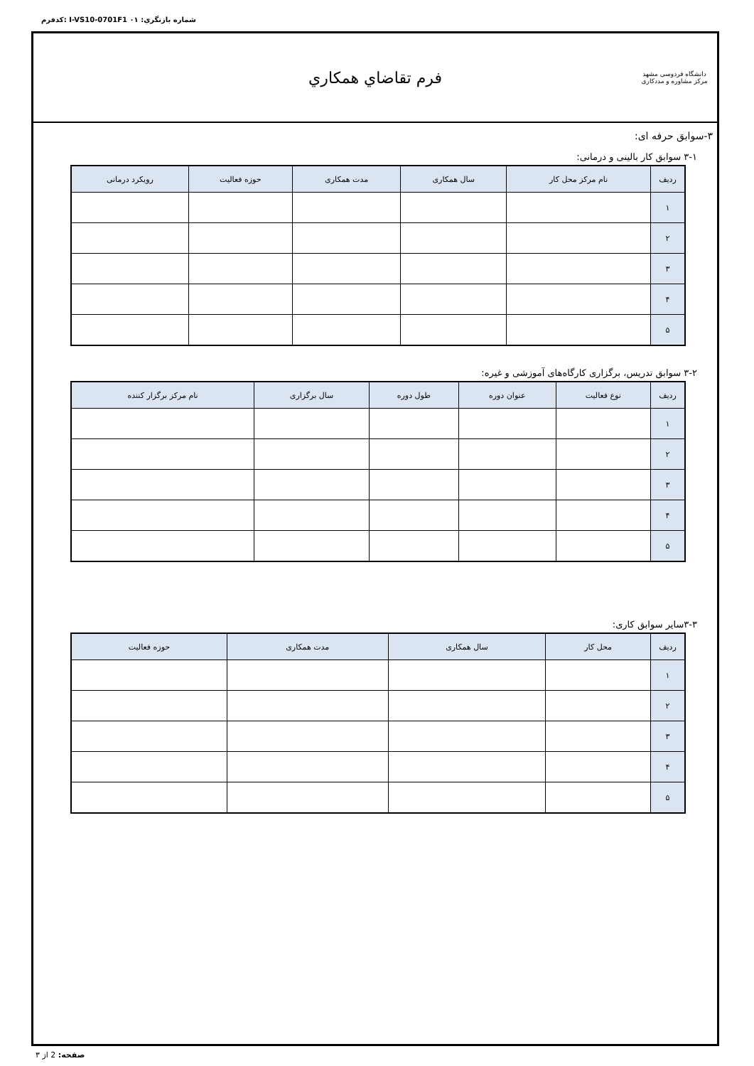کدفرم: I-VS10-0701F1 شماره بازنگري: ۰۱
دانشگاه فردوسی مشهد
مرکز مشاوره و مددکاری
فرم تقاضاي همكاري
۳-سوابق حرفه ای:
۳-۱ سوابق کار بالینی و درمانی:
| ردیف | نام مرکز محل کار | سال همکاری | مدت همکاری | حوزه فعالیت | رویکرد درمانی |
| --- | --- | --- | --- | --- | --- |
| ۱ | | | | | |
| ۲ | | | | | |
| ۳ | | | | | |
| ۴ | | | | | |
| ۵ | | | | | |
۳-۲ سوابق تدریس، برگزاری کارگاه‌های آموزشی و غیره:
| ردیف | نوع فعالیت | عنوان دوره | طول دوره | سال برگزاری | نام مرکز برگزار کننده |
| --- | --- | --- | --- | --- | --- |
| ۱ | | | | | |
| ۲ | | | | | |
| ۳ | | | | | |
| ۴ | | | | | |
| ۵ | | | | | |
۳-۳سایر سوابق کاری:
| ردیف | محل کار | سال همکاری | مدت همکاری | حوزه فعالیت |
| --- | --- | --- | --- | --- |
| ۱ | | | | |
| ۲ | | | | |
| ۳ | | | | |
| ۴ | | | | |
| ۵ | | | | |
صفحه: 2 از ۳